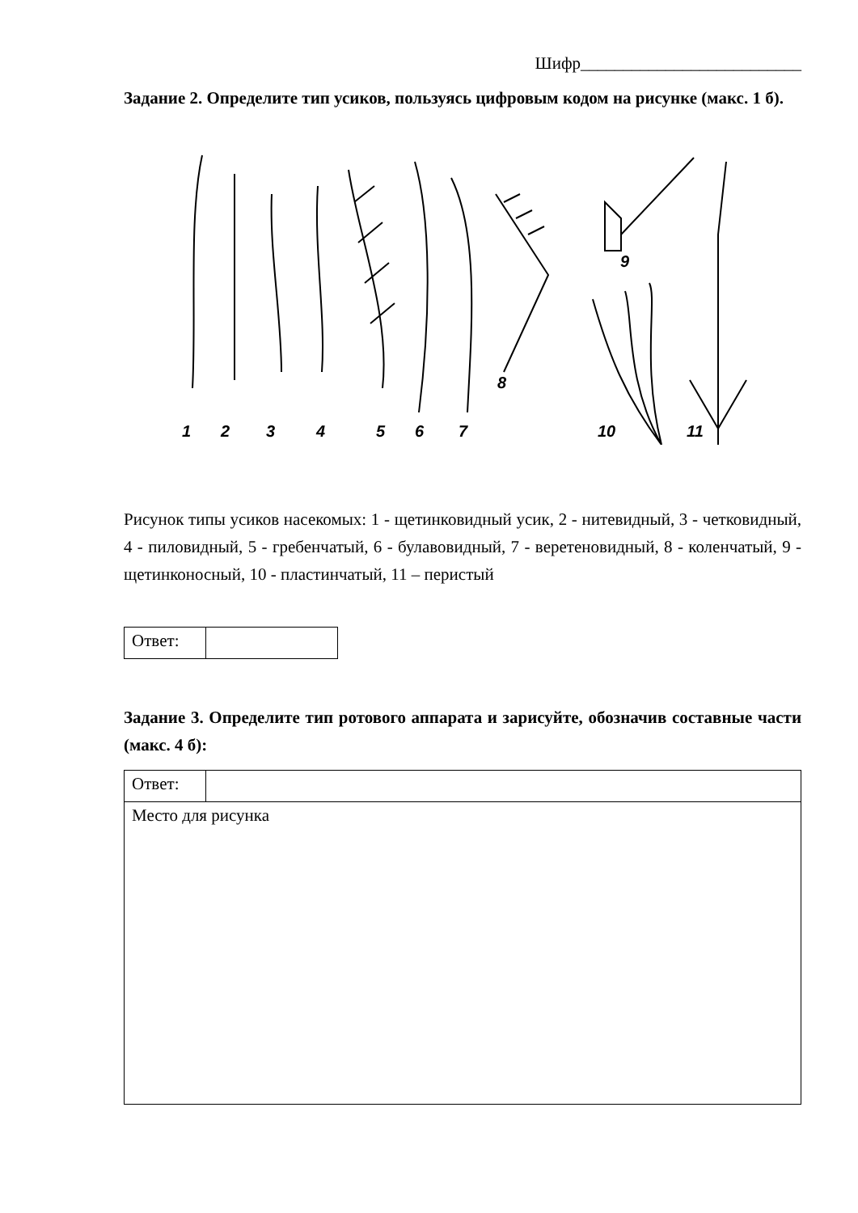Шифр__________________________
Задание 2. Определите тип усиков, пользуясь цифровым кодом на рисунке (макс. 1 б).
1
2
3
4
5
6
7
8
9
10
11
Рисунок типы усиков насекомых: 1 - щетинковидный усик, 2 - нитевидный, 3 - четковидный, 4 - пиловидный, 5 - гребенчатый, 6 - булавовидный, 7 - веретеновидный, 8 - коленчатый, 9 - щетинконосный, 10 - пластинчатый, 11 – перистый
| Ответ: | |
Задание 3. Определите тип ротового аппарата и зарисуйте, обозначив составные части (макс. 4 б):
| Ответ: | |
| Место для рисунка | |